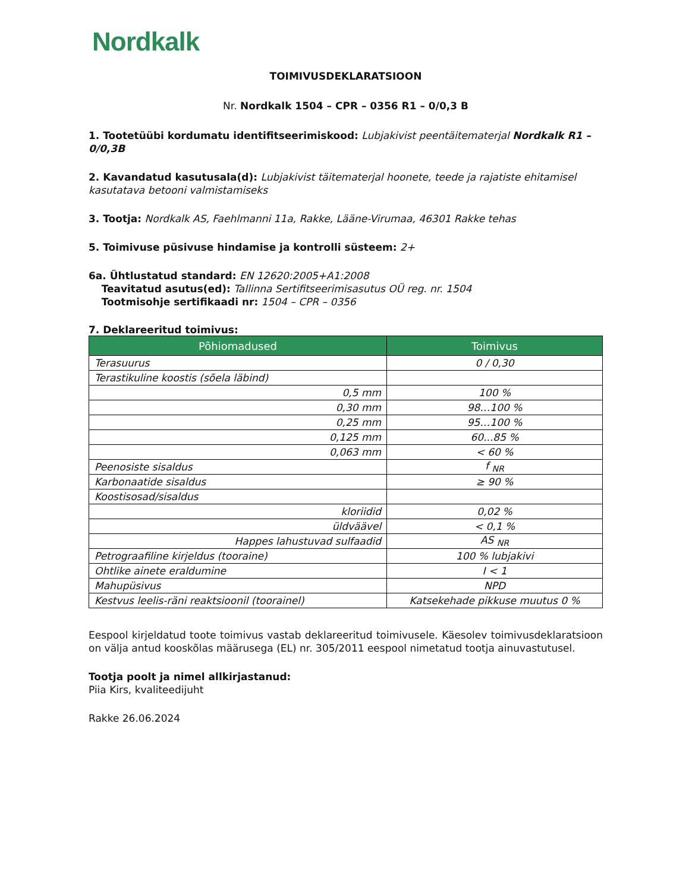Nordkalk
TOIMIVUSDEKLARATSIOON
Nr. Nordkalk 1504 – CPR – 0356 R1 – 0/0,3 B
1. Tootetüübi kordumatu identifitseerimiskood: Lubjakivist peentäitematerjal Nordkalk R1 – 0/0,3B
2. Kavandatud kasutusala(d): Lubjakivist täitematerjal hoonete, teede ja rajatiste ehitamisel kasutatava betooni valmistamiseks
3. Tootja: Nordkalk AS, Faehlmanni 11a, Rakke, Lääne-Virumaa, 46301 Rakke tehas
5. Toimivuse püsivuse hindamise ja kontrolli süsteem: 2+
6a. Ühtlustatud standard: EN 12620:2005+A1:2008
Teavitatud asutus(ed): Tallinna Sertifitseerimisasutus OÜ reg. nr. 1504
Tootmisohje sertifikaadi nr: 1504 – CPR – 0356
7. Deklareeritud toimivus:
| Põhiomadused | Toimivus |
| --- | --- |
| Terasuurus | 0 / 0,30 |
| Terastikuline koostis (sõela läbind) | |
| 0,5 mm | 100 % |
| 0,30 mm | 98…100 % |
| 0,25 mm | 95…100 % |
| 0,125 mm | 60...85 % |
| 0,063 mm | < 60 % |
| Peenosiste sisaldus | f <sub>NR</sub> |
| Karbonaatide sisaldus | ≥ 90 % |
| Koostisosad/sisaldus | |
| kloriidid | 0,02 % |
| üldväävel | < 0,1 % |
| Happes lahustuvad sulfaadid | AS <sub>NR</sub> |
| Petrograafiline kirjeldus (tooraine) | 100 % lubjakivi |
| Ohtlike ainete eraldumine | I < 1 |
| Mahupüsivus | NPD |
| Kestvus leelis-räni reaktsioonil (toorainel) | Katsekehade pikkuse muutus 0 % |
Eespool kirjeldatud toote toimivus vastab deklareeritud toimivusele. Käesolev toimivusdeklaratsioon on välja antud kooskõlas määrusega (EL) nr. 305/2011 eespool nimetatud tootja ainuvastutusel.
Tootja poolt ja nimel allkirjastanud:
Piia Kirs, kvaliteedijuht
Rakke 26.06.2024